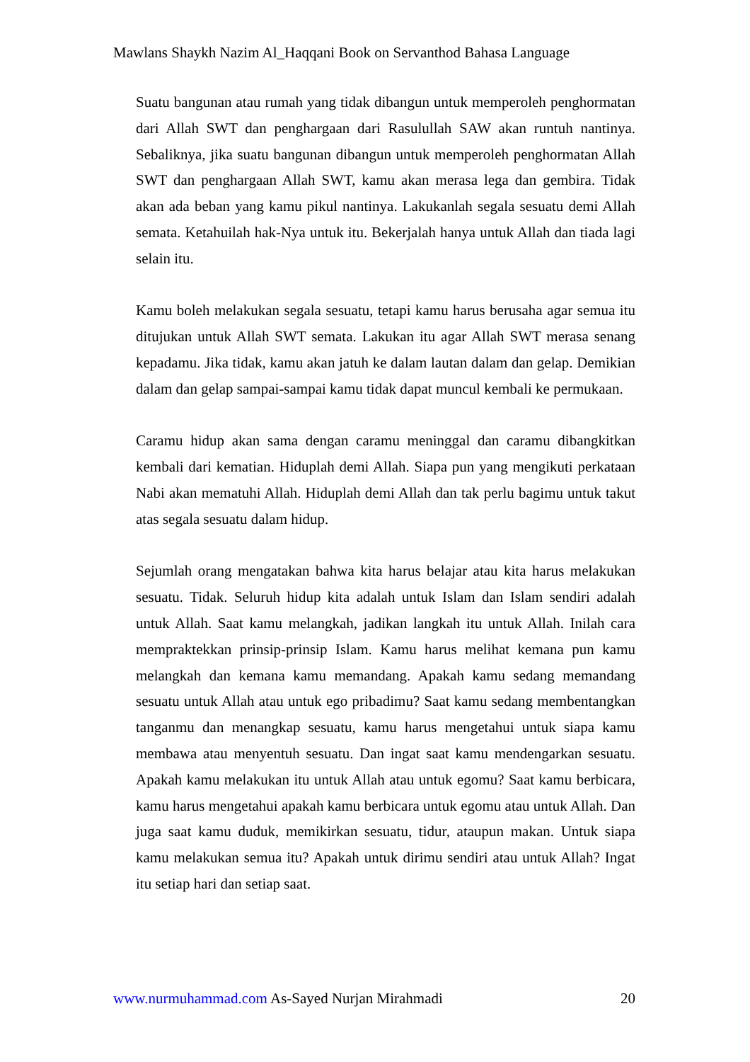Mawlans Shaykh Nazim Al_Haqqani Book on Servanthod Bahasa Language
Suatu bangunan atau rumah yang tidak dibangun untuk memperoleh penghormatan dari Allah SWT dan penghargaan dari Rasulullah SAW akan runtuh nantinya. Sebaliknya, jika suatu bangunan dibangun untuk memperoleh penghormatan Allah SWT dan penghargaan Allah SWT, kamu akan merasa lega dan gembira. Tidak akan ada beban yang kamu pikul nantinya. Lakukanlah segala sesuatu demi Allah semata. Ketahuilah hak-Nya untuk itu. Bekerjalah hanya untuk Allah dan tiada lagi selain itu.
Kamu boleh melakukan segala sesuatu, tetapi kamu harus berusaha agar semua itu ditujukan untuk Allah SWT semata. Lakukan itu agar Allah SWT merasa senang kepadamu. Jika tidak, kamu akan jatuh ke dalam lautan dalam dan gelap. Demikian dalam dan gelap sampai-sampai kamu tidak dapat muncul kembali ke permukaan.
Caramu hidup akan sama dengan caramu meninggal dan caramu dibangkitkan kembali dari kematian. Hiduplah demi Allah. Siapa pun yang mengikuti perkataan Nabi akan mematuhi Allah. Hiduplah demi Allah dan tak perlu bagimu untuk takut atas segala sesuatu dalam hidup.
Sejumlah orang mengatakan bahwa kita harus belajar atau kita harus melakukan sesuatu. Tidak. Seluruh hidup kita adalah untuk Islam dan Islam sendiri adalah untuk Allah. Saat kamu melangkah, jadikan langkah itu untuk Allah. Inilah cara mempraktekkan prinsip-prinsip Islam. Kamu harus melihat kemana pun kamu melangkah dan kemana kamu memandang. Apakah kamu sedang memandang sesuatu untuk Allah atau untuk ego pribadimu? Saat kamu sedang membentangkan tanganmu dan menangkap sesuatu, kamu harus mengetahui untuk siapa kamu membawa atau menyentuh sesuatu. Dan ingat saat kamu mendengarkan sesuatu. Apakah kamu melakukan itu untuk Allah atau untuk egomu? Saat kamu berbicara, kamu harus mengetahui apakah kamu berbicara untuk egomu atau untuk Allah. Dan juga saat kamu duduk, memikirkan sesuatu, tidur, ataupun makan. Untuk siapa kamu melakukan semua itu? Apakah untuk dirimu sendiri atau untuk Allah? Ingat itu setiap hari dan setiap saat.
www.nurmuhammad.com As-Sayed Nurjan Mirahmadi 20